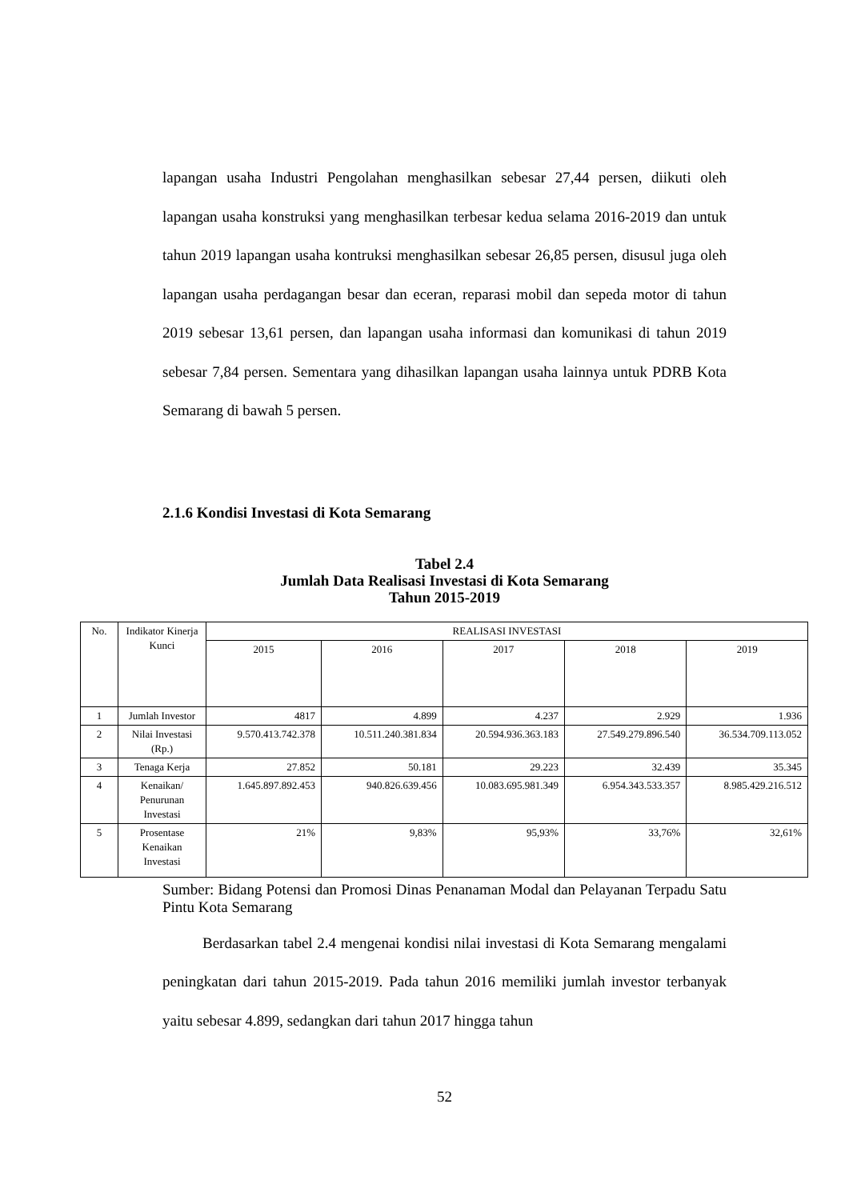lapangan usaha Industri Pengolahan menghasilkan sebesar 27,44 persen, diikuti oleh lapangan usaha konstruksi yang menghasilkan terbesar kedua selama 2016-2019 dan untuk tahun 2019 lapangan usaha kontruksi menghasilkan sebesar 26,85 persen, disusul juga oleh lapangan usaha perdagangan besar dan eceran, reparasi mobil dan sepeda motor di tahun 2019 sebesar 13,61 persen, dan lapangan usaha informasi dan komunikasi di tahun 2019 sebesar 7,84 persen. Sementara yang dihasilkan lapangan usaha lainnya untuk PDRB Kota Semarang di bawah 5 persen.
2.1.6 Kondisi Investasi di Kota Semarang
Tabel 2.4
Jumlah Data Realisasi Investasi di Kota Semarang
Tahun 2015-2019
| No. | Indikator Kinerja Kunci | REALISASI INVESTASI | | | | |
| --- | --- | --- | --- | --- | --- | --- |
| | | 2015 | 2016 | 2017 | 2018 | 2019 |
| 1 | Jumlah Investor | 4817 | 4.899 | 4.237 | 2.929 | 1.936 |
| 2 | Nilai Investasi (Rp.) | 9.570.413.742.378 | 10.511.240.381.834 | 20.594.936.363.183 | 27.549.279.896.540 | 36.534.709.113.052 |
| 3 | Tenaga Kerja | 27.852 | 50.181 | 29.223 | 32.439 | 35.345 |
| 4 | Kenaikan/ Penurunan Investasi | 1.645.897.892.453 | 940.826.639.456 | 10.083.695.981.349 | 6.954.343.533.357 | 8.985.429.216.512 |
| 5 | Prosentase Kenaikan Investasi | 21% | 9,83% | 95,93% | 33,76% | 32,61% |
Sumber: Bidang Potensi dan Promosi Dinas Penanaman Modal dan Pelayanan Terpadu Satu Pintu Kota Semarang
Berdasarkan tabel 2.4 mengenai kondisi nilai investasi di Kota Semarang mengalami peningkatan dari tahun 2015-2019. Pada tahun 2016 memiliki jumlah investor terbanyak yaitu sebesar 4.899, sedangkan dari tahun 2017 hingga tahun
52